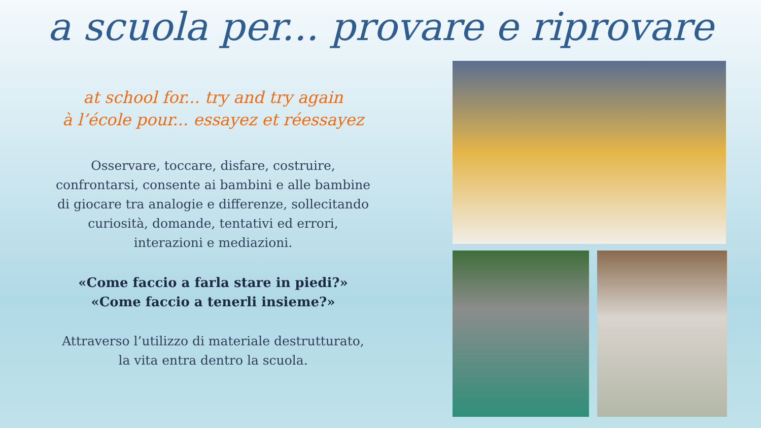a scuola per... provare e riprovare
at school for... try and try again
à l’école pour... essayez et réessayez
Osservare, toccare, disfare, costruire,
confrontarsi, consente ai bambini e alle bambine
di giocare tra analogie e differenze, sollecitando
curiosità, domande, tentativi ed errori,
interazioni e mediazioni.
«Come faccio a farla stare in piedi?»
«Come faccio a tenerli insieme?»
Attraverso l’utilizzo di materiale destrutturato,
la vita entra dentro la scuola.